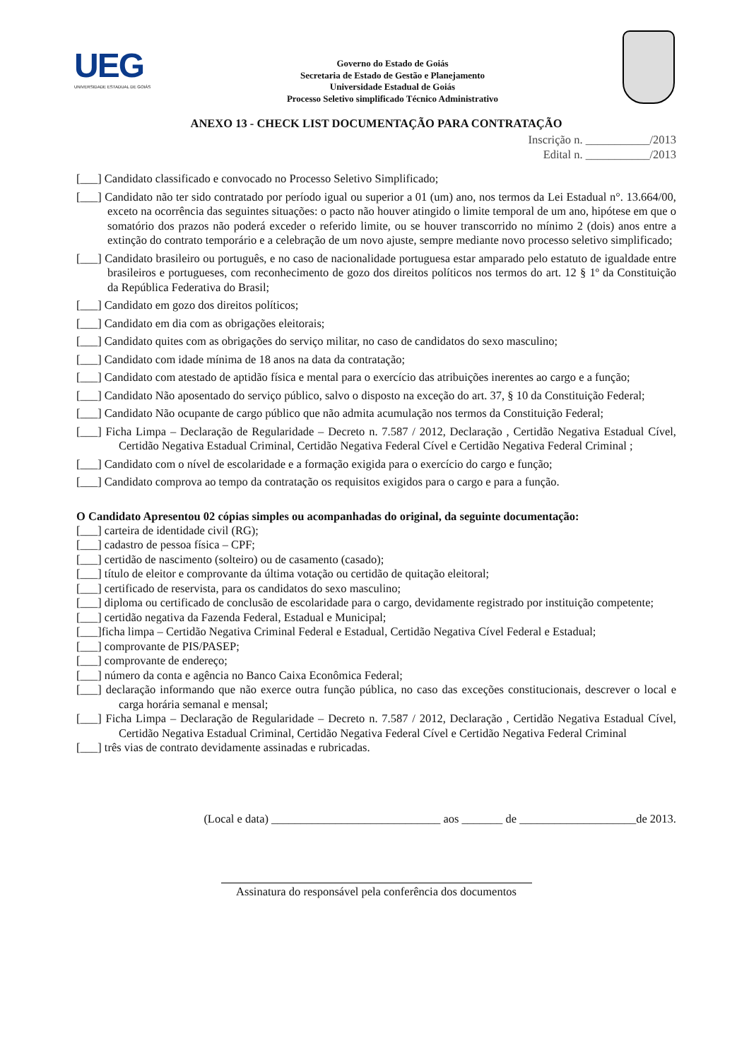UEG
UNIVERSIDADE ESTADUAL DE GOIÁS
Governo do Estado de Goiás
Secretaria de Estado de Gestão e Planejamento
Universidade Estadual de Goiás
Processo Seletivo simplificado Técnico Administrativo
ANEXO 13 - CHECK LIST DOCUMENTAÇÃO PARA CONTRATAÇÃO
Inscrição n. ___________/2013
Edital n. ___________/2013
[___] Candidato classificado e convocado no Processo Seletivo Simplificado;
[___] Candidato não ter sido contratado por período igual ou superior a 01 (um) ano, nos termos da Lei Estadual n°. 13.664/00, exceto na ocorrência das seguintes situações: o pacto não houver atingido o limite temporal de um ano, hipótese em que o somatório dos prazos não poderá exceder o referido limite, ou se houver transcorrido no mínimo 2 (dois) anos entre a extinção do contrato temporário e a celebração de um novo ajuste, sempre mediante novo processo seletivo simplificado;
[___] Candidato brasileiro ou português, e no caso de nacionalidade portuguesa estar amparado pelo estatuto de igualdade entre brasileiros e portugueses, com reconhecimento de gozo dos direitos políticos nos termos do art. 12 § 1º da Constituição da República Federativa do Brasil;
[___] Candidato em gozo dos direitos políticos;
[___] Candidato em dia com as obrigações eleitorais;
[___] Candidato quites com as obrigações do serviço militar, no caso de candidatos do sexo masculino;
[___] Candidato com idade mínima de 18 anos na data da contratação;
[___] Candidato com atestado de aptidão física e mental para o exercício das atribuições inerentes ao cargo e a função;
[___] Candidato Não aposentado do serviço público, salvo o disposto na exceção do art. 37, § 10 da Constituição Federal;
[___] Candidato Não ocupante de cargo público que não admita acumulação nos termos da Constituição Federal;
[___] Ficha Limpa – Declaração de Regularidade – Decreto n. 7.587 / 2012, Declaração , Certidão Negativa Estadual Cível, Certidão Negativa Estadual Criminal, Certidão Negativa Federal Cível e Certidão Negativa Federal Criminal ;
[___] Candidato com o nível de escolaridade e a formação exigida para o exercício do cargo e função;
[___] Candidato comprova ao tempo da contratação os requisitos exigidos para o cargo e para a função.
O Candidato Apresentou 02 cópias simples ou acompanhadas do original, da seguinte documentação:
[___] carteira de identidade civil (RG);
[___] cadastro de pessoa física – CPF;
[___] certidão de nascimento (solteiro) ou de casamento (casado);
[___] título de eleitor e comprovante da última votação ou certidão de quitação eleitoral;
[___] certificado de reservista, para os candidatos do sexo masculino;
[___] diploma ou certificado de conclusão de escolaridade para o cargo, devidamente registrado por instituição competente;
[___] certidão negativa da Fazenda Federal, Estadual e Municipal;
[___]ficha limpa – Certidão Negativa Criminal Federal e Estadual, Certidão Negativa Cível Federal e Estadual;
[___] comprovante de PIS/PASEP;
[___] comprovante de endereço;
[___] número da conta e agência no Banco Caixa Econômica Federal;
[___] declaração informando que não exerce outra função pública, no caso das exceções constitucionais, descrever o local e carga horária semanal e mensal;
[___] Ficha Limpa – Declaração de Regularidade – Decreto n. 7.587 / 2012, Declaração , Certidão Negativa Estadual Cível, Certidão Negativa Estadual Criminal, Certidão Negativa Federal Cível e Certidão Negativa Federal Criminal
[___] três vias de contrato devidamente assinadas e rubricadas.
(Local e data) _____________________________ aos _______ de ____________________de 2013.
Assinatura do responsável pela conferência dos documentos